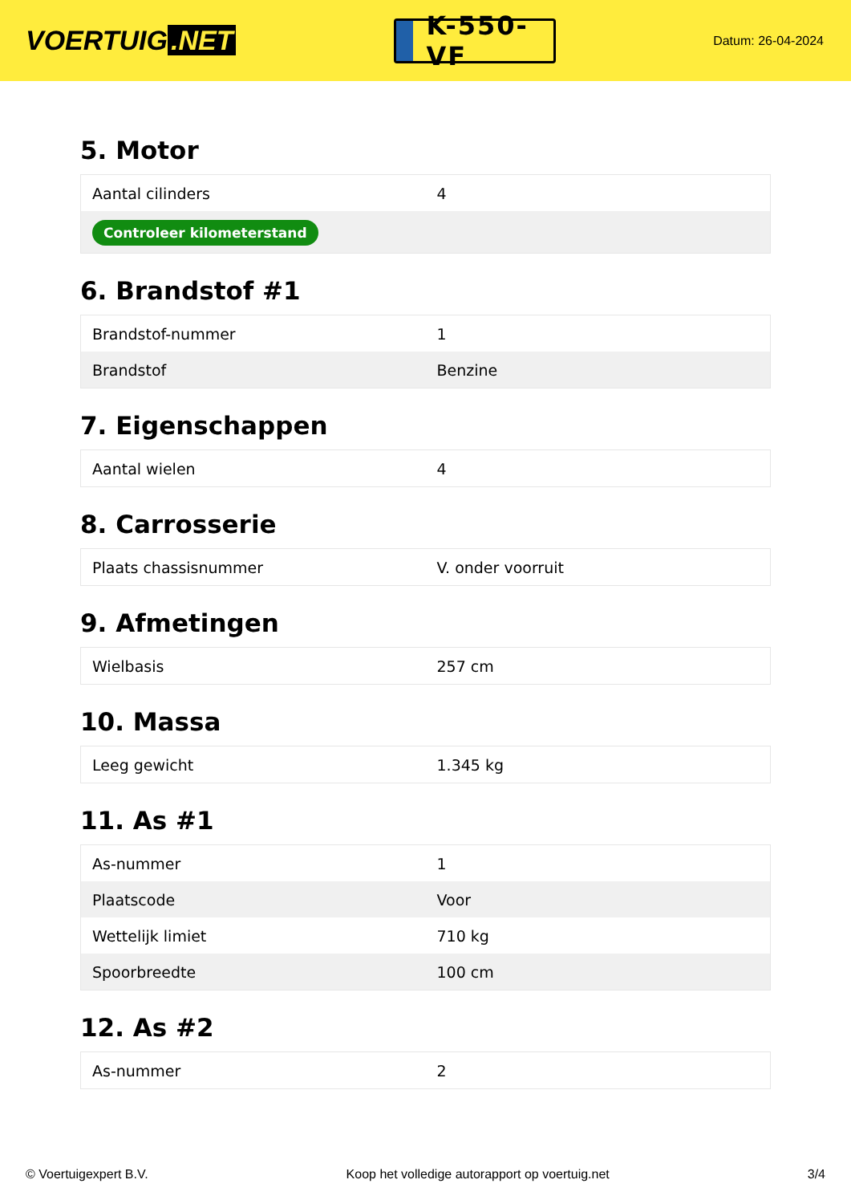VOERTUIG.NET
K-550-VF
Datum: 26-04-2024
5. Motor
| Aantal cilinders | 4 |
| Controleer kilometerstand | |
6. Brandstof #1
| Brandstof-nummer | 1 |
| Brandstof | Benzine |
7. Eigenschappen
| Aantal wielen | 4 |
8. Carrosserie
| Plaats chassisnummer | V. onder voorruit |
9. Afmetingen
| Wielbasis | 257 cm |
10. Massa
| Leeg gewicht | 1.345 kg |
11. As #1
| As-nummer | 1 |
| Plaatscode | Voor |
| Wettelijk limiet | 710 kg |
| Spoorbreedte | 100 cm |
12. As #2
| As-nummer | 2 |
© Voertuigexpert B.V. Koop het volledige autorapport op voertuig.net 3/4